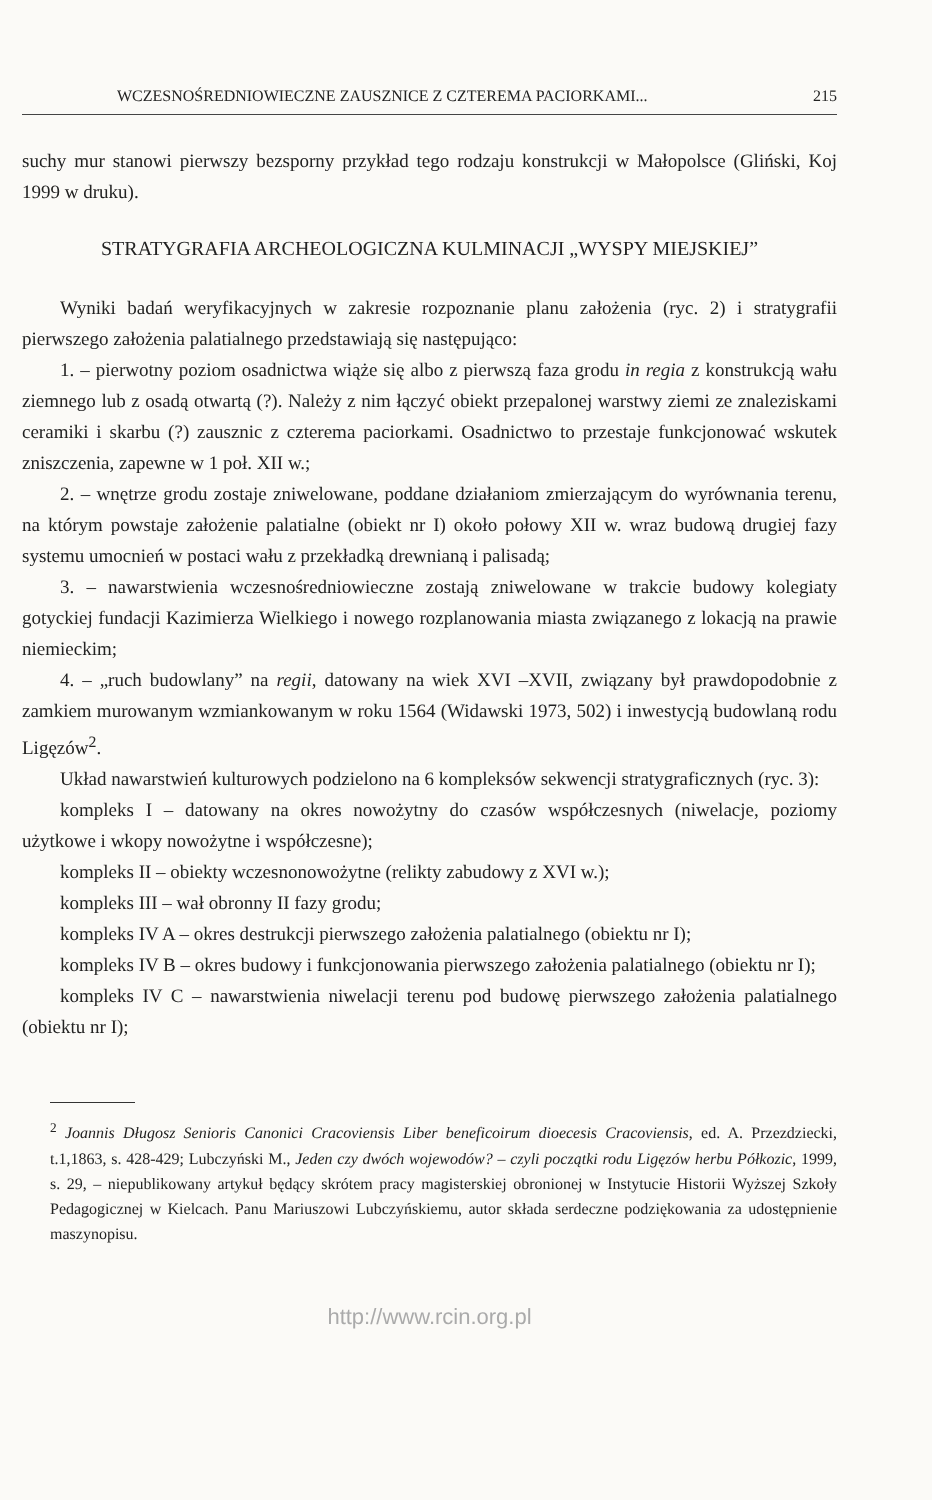WCZESNOŚREDNIOWIECZNE ZAUSZNICE Z CZTEREMA PACIORKAMI... 215
suchy mur stanowi pierwszy bezsporny przykład tego rodzaju konstrukcji w Małopolsce (Gliński, Koj 1999 w druku).
STRATYGRAFIA ARCHEOLOGICZNA KULMINACJI „WYSPY MIEJSKIEJ”
Wyniki badań weryfikacyjnych w zakresie rozpoznanie planu założenia (ryc. 2) i stratygrafii pierwszego założenia palatialnego przedstawiają się następująco:
1. – pierwotny poziom osadnictwa wiąże się albo z pierwszą faza grodu in regia z konstrukcją wału ziemnego lub z osadą otwartą (?). Należy z nim łączyć obiekt przepalonej warstwy ziemi ze znaleziskami ceramiki i skarbu (?) zausznic z czterema paciorkami. Osadnictwo to przestaje funkcjonować wskutek zniszczenia, zapewne w 1 poł. XII w.;
2. – wnętrze grodu zostaje zniwelowane, poddane działaniom zmierzającym do wyrównania terenu, na którym powstaje założenie palatialne (obiekt nr I) około połowy XII w. wraz budową drugiej fazy systemu umocnień w postaci wału z przekładką drewnianą i palisadą;
3. – nawarstwienia wczesnośredniowieczne zostają zniwelowane w trakcie budowy kolegiaty gotyckiej fundacji Kazimierza Wielkiego i nowego rozplanowania miasta związanego z lokacją na prawie niemieckim;
4. – „ruch budowlany” na regii, datowany na wiek XVI –XVII, związany był prawdopodobnie z zamkiem murowanym wzmiankowanym w roku 1564 (Widawski 1973, 502) i inwestycją budowlaną rodu Ligęzów<sup>2</sup>.
Układ nawarstwień kulturowych podzielono na 6 kompleksów sekwencji stratygraficznych (ryc. 3):
kompleks I – datowany na okres nowożytny do czasów współczesnych (niwelacje, poziomy użytkowe i wkopy nowożytne i współczesne);
kompleks II – obiekty wczesnonowożytne (relikty zabudowy z XVI w.);
kompleks III – wał obronny II fazy grodu;
kompleks IV A – okres destrukcji pierwszego założenia palatialnego (obiektu nr I);
kompleks IV B – okres budowy i funkcjonowania pierwszego założenia palatialnego (obiektu nr I);
kompleks IV C – nawarstwienia niwelacji terenu pod budowę pierwszego założenia palatialnego (obiektu nr I);
<sup>2</sup> Joannis Długosz Senioris Canonici Cracoviensis Liber beneficoirum dioecesis Cracoviensis, ed. A. Przezdziecki, t.1,1863, s. 428-429; Lubczyński M., Jeden czy dwóch wojewodów? – czyli początki rodu Ligęzów herbu Półkozic, 1999, s. 29, – niepublikowany artykuł będący skrótem pracy magisterskiej obronionej w Instytucie Historii Wyższej Szkoły Pedagogicznej w Kielcach. Panu Mariuszowi Lubczyńskiemu, autor składa serdeczne podziękowania za udostępnienie maszynopisu.
http://www.rcin.org.pl